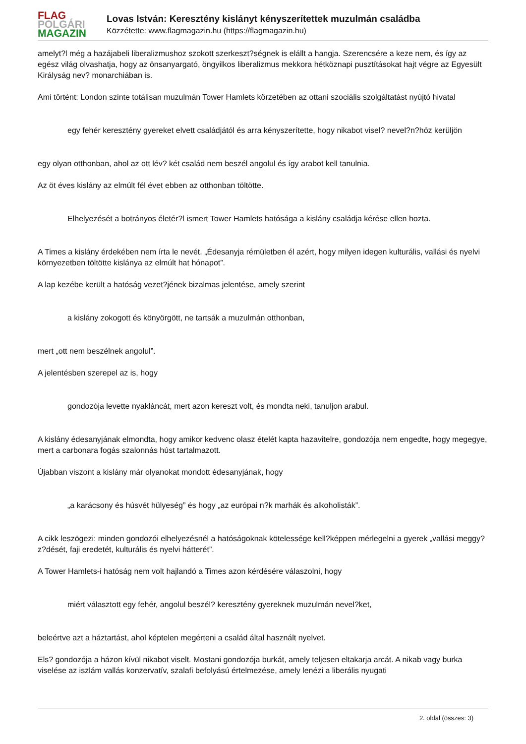FLAG
POLGÁRI
MAGAZIN
Lovas István: Keresztény kislányt kényszerítettek muzulmán családba
Közzétette: www.flagmagazin.hu (https://flagmagazin.hu)
amelyt?l még a hazájabeli liberalizmushoz szokott szerkeszt?ségnek is elállt a hangja. Szerencsére a keze nem, és így az egész világ olvashatja, hogy az önsanyargató, öngyilkos liberalizmus mekkora hétköznapi pusztításokat hajt végre az Egyesült Királyság nev? monarchiában is.
Ami történt: London szinte totálisan muzulmán Tower Hamlets körzetében az ottani szociális szolgáltatást nyújtó hivatal
egy fehér keresztény gyereket elvett családjától és arra kényszerítette, hogy nikabot visel? nevel?n?höz kerüljön
egy olyan otthonban, ahol az ott lév? két család nem beszél angolul és így arabot kell tanulnia.
Az öt éves kislány az elmúlt fél évet ebben az otthonban töltötte.
Elhelyezését a botrányos életér?l ismert Tower Hamlets hatósága a kislány családja kérése ellen hozta.
A Times a kislány érdekében nem írta le nevét. „Édesanyja rémületben él azért, hogy milyen idegen kulturális, vallási és nyelvi környezetben töltötte kislánya az elmúlt hat hónapot”.
A lap kezébe került a hatóság vezet?jének bizalmas jelentése, amely szerint
a kislány zokogott és könyörgött, ne tartsák a muzulmán otthonban,
mert „ott nem beszélnek angolul”.
A jelentésben szerepel az is, hogy
gondozója levette nyakláncát, mert azon kereszt volt, és mondta neki, tanuljon arabul.
A kislány édesanyjának elmondta, hogy amikor kedvenc olasz ételét kapta hazavitelre, gondozója nem engedte, hogy megegye, mert a carbonara fogás szalonnás húst tartalmazott.
Újabban viszont a kislány már olyanokat mondott édesanyjának, hogy
„a karácsony és húsvét hülyeség” és hogy „az európai n?k marhák és alkoholisták”.
A cikk leszögezi: minden gondozói elhelyezésnél a hatóságoknak kötelessége kell?képpen mérlegelni a gyerek „vallási meggy?z?dését, faji eredetét, kulturális és nyelvi hátterét”.
A Tower Hamlets-i hatóság nem volt hajlandó a Times azon kérdésére válaszolni, hogy
miért választott egy fehér, angolul beszél? keresztény gyereknek muzulmán nevel?ket,
beleértve azt a háztartást, ahol képtelen megérteni a család által használt nyelvet.
Els? gondozója a házon kívül nikabot viselt. Mostani gondozója burkát, amely teljesen eltakarja arcát. A nikab vagy burka viselése az iszlám vallás konzervatív, szalafi befolyású értelmezése, amely lenézi a liberális nyugati
2. oldal (összes: 3)